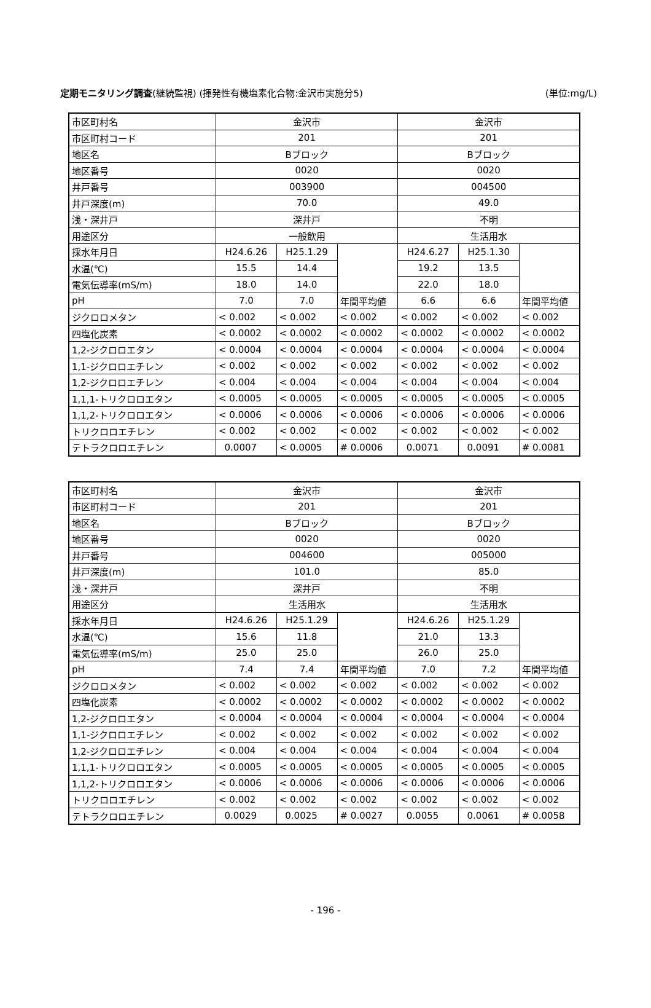定期モニタリング調査(継続監視) (揮発性有機塩素化合物:金沢市実施分5) (単位:mg/L)
| 市区町村名 | 金沢市 | | | 金沢市 | | |
| 市区町村コード | 201 | | | 201 | | |
| 地区名 | Bブロック | | | Bブロック | | |
| 地区番号 | 0020 | | | 0020 | | |
| 井戸番号 | 003900 | | | 004500 | | |
| 井戸深度(m) | 70.0 | | | 49.0 | | |
| 浅・深井戸 | 深井戸 | | | 不明 | | |
| 用途区分 | 一般飲用 | | | 生活用水 | | |
| 採水年月日 | H24.6.26 | H25.1.29 | | H24.6.27 | H25.1.30 | |
| 水温(℃) | 15.5 | 14.4 | | 19.2 | 13.5 | |
| 電気伝導率(mS/m) | 18.0 | 14.0 | | 22.0 | 18.0 | |
| pH | 7.0 | 7.0 | 年間平均値 | 6.6 | 6.6 | 年間平均値 |
| ジクロロメタン | < 0.002 | < 0.002 | < 0.002 | < 0.002 | < 0.002 | < 0.002 |
| 四塩化炭素 | < 0.0002 | < 0.0002 | < 0.0002 | < 0.0002 | < 0.0002 | < 0.0002 |
| 1,2-ジクロロエタン | < 0.0004 | < 0.0004 | < 0.0004 | < 0.0004 | < 0.0004 | < 0.0004 |
| 1,1-ジクロロエチレン | < 0.002 | < 0.002 | < 0.002 | < 0.002 | < 0.002 | < 0.002 |
| 1,2-ジクロロエチレン | < 0.004 | < 0.004 | < 0.004 | < 0.004 | < 0.004 | < 0.004 |
| 1,1,1-トリクロロエタン | < 0.0005 | < 0.0005 | < 0.0005 | < 0.0005 | < 0.0005 | < 0.0005 |
| 1,1,2-トリクロロエタン | < 0.0006 | < 0.0006 | < 0.0006 | < 0.0006 | < 0.0006 | < 0.0006 |
| トリクロロエチレン | < 0.002 | < 0.002 | < 0.002 | < 0.002 | < 0.002 | < 0.002 |
| テトラクロロエチレン | 0.0007 | < 0.0005 | # 0.0006 | 0.0071 | 0.0091 | # 0.0081 |
| 市区町村名 | 金沢市 | | | 金沢市 | | |
| 市区町村コード | 201 | | | 201 | | |
| 地区名 | Bブロック | | | Bブロック | | |
| 地区番号 | 0020 | | | 0020 | | |
| 井戸番号 | 004600 | | | 005000 | | |
| 井戸深度(m) | 101.0 | | | 85.0 | | |
| 浅・深井戸 | 深井戸 | | | 不明 | | |
| 用途区分 | 生活用水 | | | 生活用水 | | |
| 採水年月日 | H24.6.26 | H25.1.29 | | H24.6.26 | H25.1.29 | |
| 水温(℃) | 15.6 | 11.8 | | 21.0 | 13.3 | |
| 電気伝導率(mS/m) | 25.0 | 25.0 | | 26.0 | 25.0 | |
| pH | 7.4 | 7.4 | 年間平均値 | 7.0 | 7.2 | 年間平均値 |
| ジクロロメタン | < 0.002 | < 0.002 | < 0.002 | < 0.002 | < 0.002 | < 0.002 |
| 四塩化炭素 | < 0.0002 | < 0.0002 | < 0.0002 | < 0.0002 | < 0.0002 | < 0.0002 |
| 1,2-ジクロロエタン | < 0.0004 | < 0.0004 | < 0.0004 | < 0.0004 | < 0.0004 | < 0.0004 |
| 1,1-ジクロロエチレン | < 0.002 | < 0.002 | < 0.002 | < 0.002 | < 0.002 | < 0.002 |
| 1,2-ジクロロエチレン | < 0.004 | < 0.004 | < 0.004 | < 0.004 | < 0.004 | < 0.004 |
| 1,1,1-トリクロロエタン | < 0.0005 | < 0.0005 | < 0.0005 | < 0.0005 | < 0.0005 | < 0.0005 |
| 1,1,2-トリクロロエタン | < 0.0006 | < 0.0006 | < 0.0006 | < 0.0006 | < 0.0006 | < 0.0006 |
| トリクロロエチレン | < 0.002 | < 0.002 | < 0.002 | < 0.002 | < 0.002 | < 0.002 |
| テトラクロロエチレン | 0.0029 | 0.0025 | # 0.0027 | 0.0055 | 0.0061 | # 0.0058 |
- 196 -